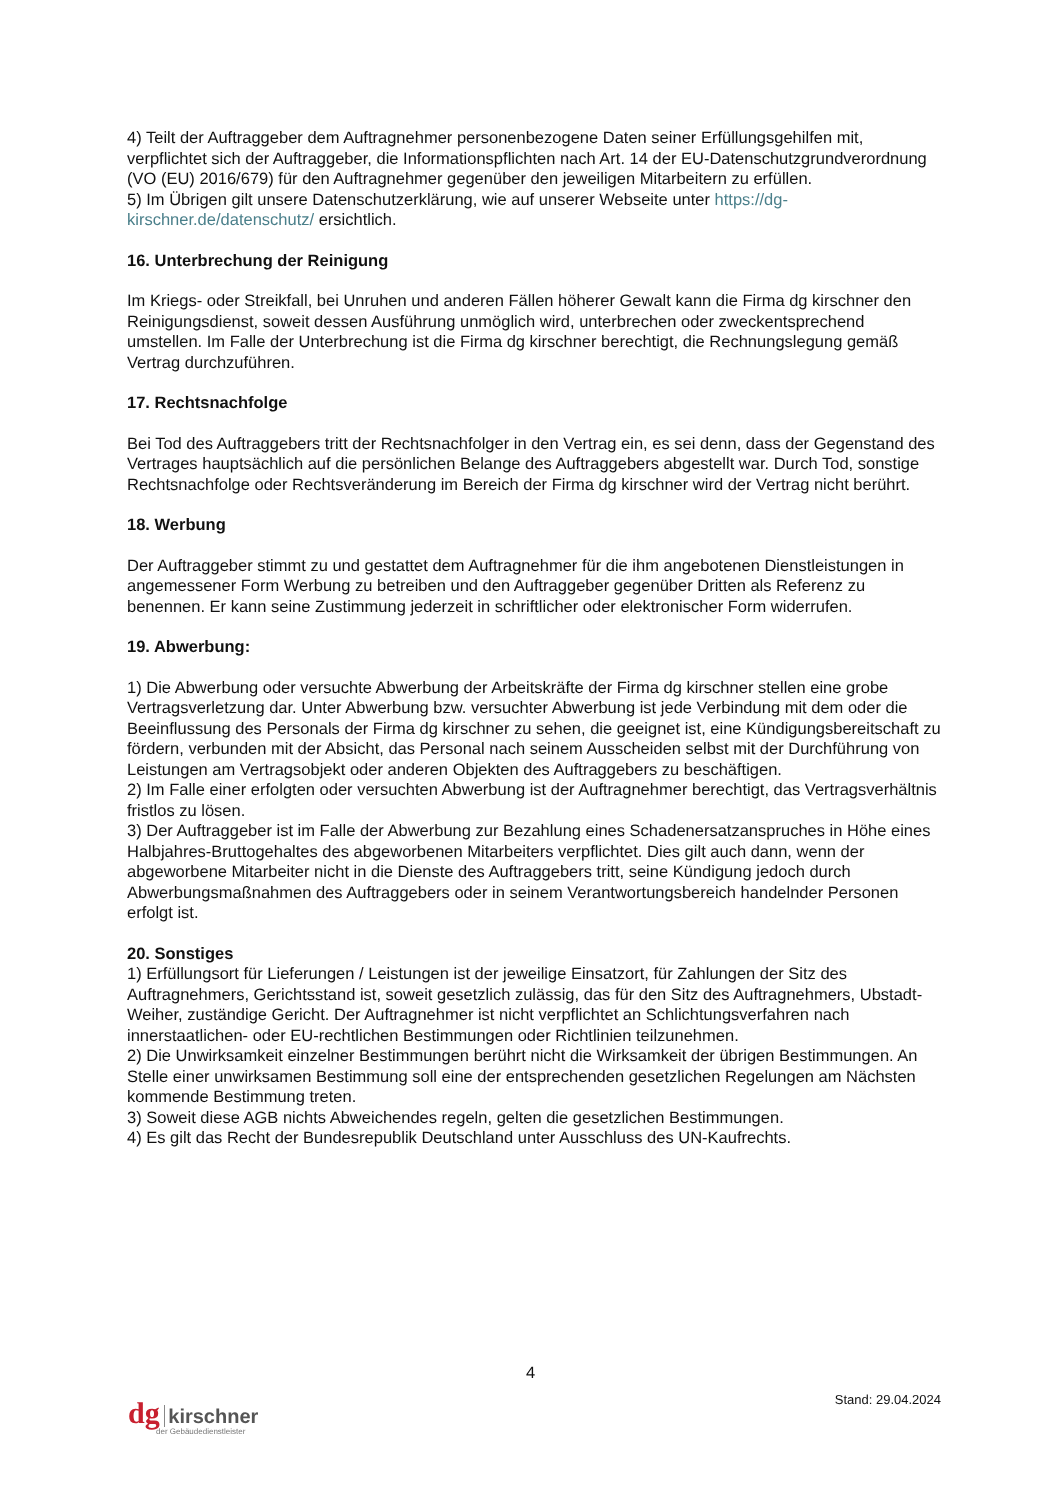4) Teilt der Auftraggeber dem Auftragnehmer personenbezogene Daten seiner Erfüllungsgehilfen mit, verpflichtet sich der Auftraggeber, die Informationspflichten nach Art. 14 der EU-Datenschutzgrundverordnung (VO (EU) 2016/679) für den Auftragnehmer gegenüber den jeweiligen Mitarbeitern zu erfüllen.
5) Im Übrigen gilt unsere Datenschutzerklärung, wie auf unserer Webseite unter https://dg-kirschner.de/datenschutz/ ersichtlich.
16. Unterbrechung der Reinigung
Im Kriegs- oder Streikfall, bei Unruhen und anderen Fällen höherer Gewalt kann die Firma dg kirschner den Reinigungsdienst, soweit dessen Ausführung unmöglich wird, unterbrechen oder zweckentsprechend umstellen. Im Falle der Unterbrechung ist die Firma dg kirschner berechtigt, die Rechnungslegung gemäß Vertrag durchzuführen.
17. Rechtsnachfolge
Bei Tod des Auftraggebers tritt der Rechtsnachfolger in den Vertrag ein, es sei denn, dass der Gegenstand des Vertrages hauptsächlich auf die persönlichen Belange des Auftraggebers abgestellt war. Durch Tod, sonstige Rechtsnachfolge oder Rechtsveränderung im Bereich der Firma dg kirschner wird der Vertrag nicht berührt.
18. Werbung
Der Auftraggeber stimmt zu und gestattet dem Auftragnehmer für die ihm angebotenen Dienstleistungen in angemessener Form Werbung zu betreiben und den Auftraggeber gegenüber Dritten als Referenz zu benennen. Er kann seine Zustimmung jederzeit in schriftlicher oder elektronischer Form widerrufen.
19. Abwerbung:
1) Die Abwerbung oder versuchte Abwerbung der Arbeitskräfte der Firma dg kirschner stellen eine grobe Vertragsverletzung dar. Unter Abwerbung bzw. versuchter Abwerbung ist jede Verbindung mit dem oder die Beeinflussung des Personals der Firma dg kirschner zu sehen, die geeignet ist, eine Kündigungsbereitschaft zu fördern, verbunden mit der Absicht, das Personal nach seinem Ausscheiden selbst mit der Durchführung von Leistungen am Vertragsobjekt oder anderen Objekten des Auftraggebers zu beschäftigen.
2) Im Falle einer erfolgten oder versuchten Abwerbung ist der Auftragnehmer berechtigt, das Vertragsverhältnis fristlos zu lösen.
3) Der Auftraggeber ist im Falle der Abwerbung zur Bezahlung eines Schadenersatzanspruches in Höhe eines Halbjahres-Bruttogehaltes des abgeworbenen Mitarbeiters verpflichtet. Dies gilt auch dann, wenn der abgeworbene Mitarbeiter nicht in die Dienste des Auftraggebers tritt, seine Kündigung jedoch durch Abwerbungsmaßnahmen des Auftraggebers oder in seinem Verantwortungsbereich handelnder Personen erfolgt ist.
20. Sonstiges
1) Erfüllungsort für Lieferungen / Leistungen ist der jeweilige Einsatzort, für Zahlungen der Sitz des Auftragnehmers, Gerichtsstand ist, soweit gesetzlich zulässig, das für den Sitz des Auftragnehmers, Ubstadt-Weiher, zuständige Gericht. Der Auftragnehmer ist nicht verpflichtet an Schlichtungsverfahren nach innerstaatlichen- oder EU-rechtlichen Bestimmungen oder Richtlinien teilzunehmen.
2) Die Unwirksamkeit einzelner Bestimmungen berührt nicht die Wirksamkeit der übrigen Bestimmungen. An Stelle einer unwirksamen Bestimmung soll eine der entsprechenden gesetzlichen Regelungen am Nächsten kommende Bestimmung treten.
3) Soweit diese AGB nichts Abweichendes regeln, gelten die gesetzlichen Bestimmungen.
4) Es gilt das Recht der Bundesrepublik Deutschland unter Ausschluss des UN-Kaufrechts.
4
Stand: 29.04.2024
dg kirschner
der Gebäudedienstleister